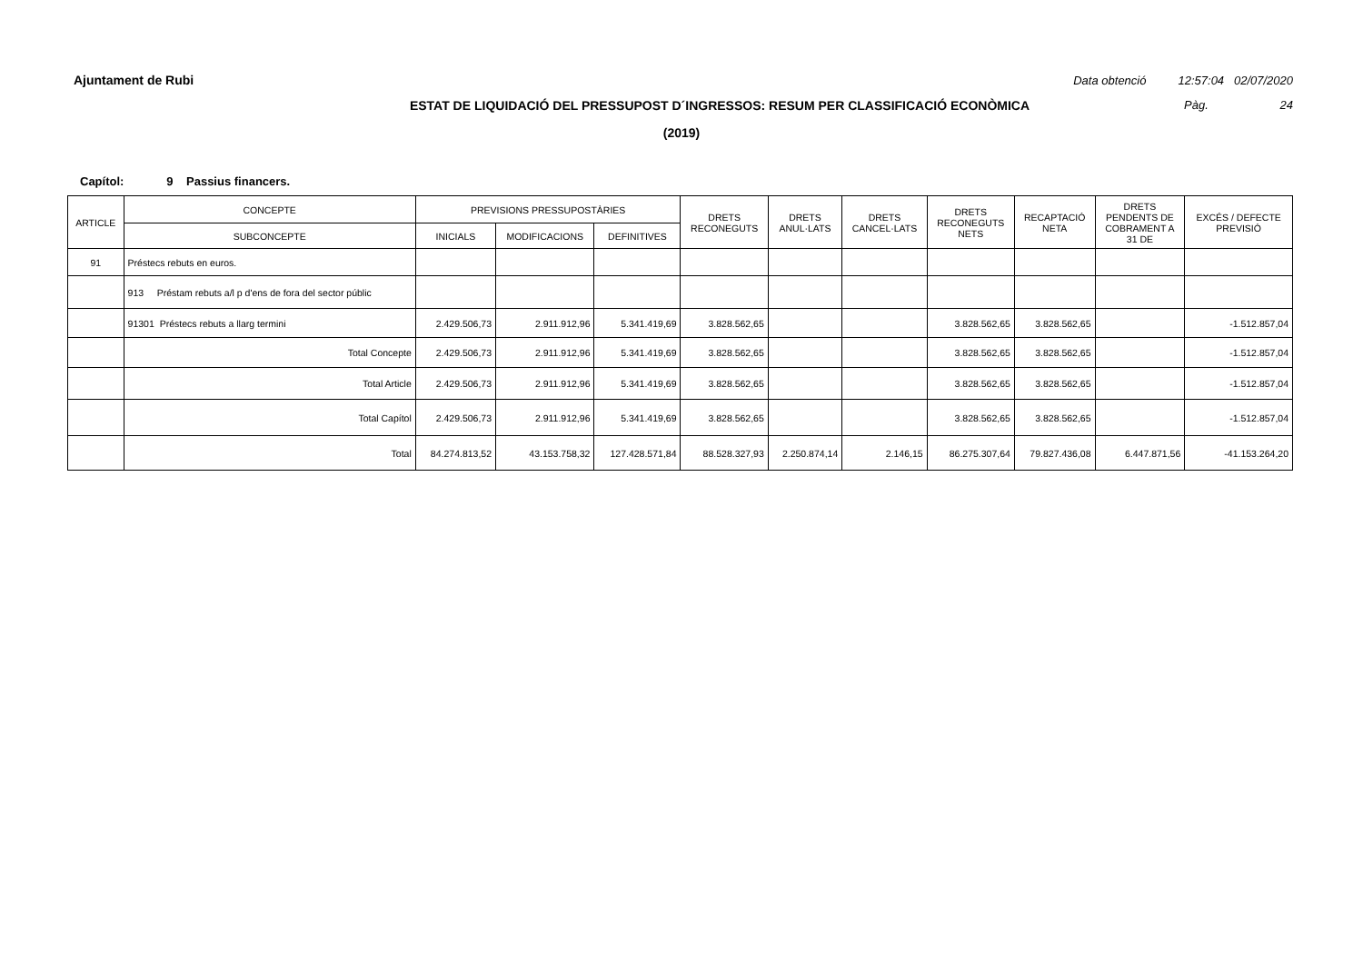Ajuntament de Rubi Data obtenció 12:57:04 02/07/2020
ESTAT DE LIQUIDACIÓ DEL PRESSUPOST D´INGRESSOS: RESUM PER CLASSIFICACIÓ ECONÒMICA Pàg. 24
(2019)
Capítol: 9 Passius financers.
| ARTICLE | CONCEPTE | PREVISIONS PRESSUPOSTÀRIES | | | DRETS RECONEGUTS | DRETS ANUL·LATS | DRETS CANCEL·LATS | DRETS RECONEGUTS NETS | RECAPTACIÓ NETA | DRETS PENDENTS DE COBRAMENT A 31 DE | EXCÉS / DEFECTE PREVISIÓ |
| --- | --- | --- | --- | --- | --- | --- | --- | --- | --- | --- | --- |
| | SUBCONCEPTE | INICIALS | MODIFICACIONS | DEFINITIVES | | | | | | | |
| 91 | Préstecs rebuts en euros. | | | | | | | | | | |
| | 913 Préstam rebuts a/l p d'ens de fora del sector públic | | | | | | | | | | |
| | 91301 Préstecs rebuts a llarg termini | 2.429.506,73 | 2.911.912,96 | 5.341.419,69 | 3.828.562,65 | | | 3.828.562,65 | 3.828.562,65 | | -1.512.857,04 |
| | Total Concepte | 2.429.506,73 | 2.911.912,96 | 5.341.419,69 | 3.828.562,65 | | | 3.828.562,65 | 3.828.562,65 | | -1.512.857,04 |
| | Total Article | 2.429.506,73 | 2.911.912,96 | 5.341.419,69 | 3.828.562,65 | | | 3.828.562,65 | 3.828.562,65 | | -1.512.857,04 |
| | Total Capítol | 2.429.506,73 | 2.911.912,96 | 5.341.419,69 | 3.828.562,65 | | | 3.828.562,65 | 3.828.562,65 | | -1.512.857,04 |
| | Total | 84.274.813,52 | 43.153.758,32 | 127.428.571,84 | 88.528.327,93 | 2.250.874,14 | 2.146,15 | 86.275.307,64 | 79.827.436,08 | 6.447.871,56 | -41.153.264,20 |